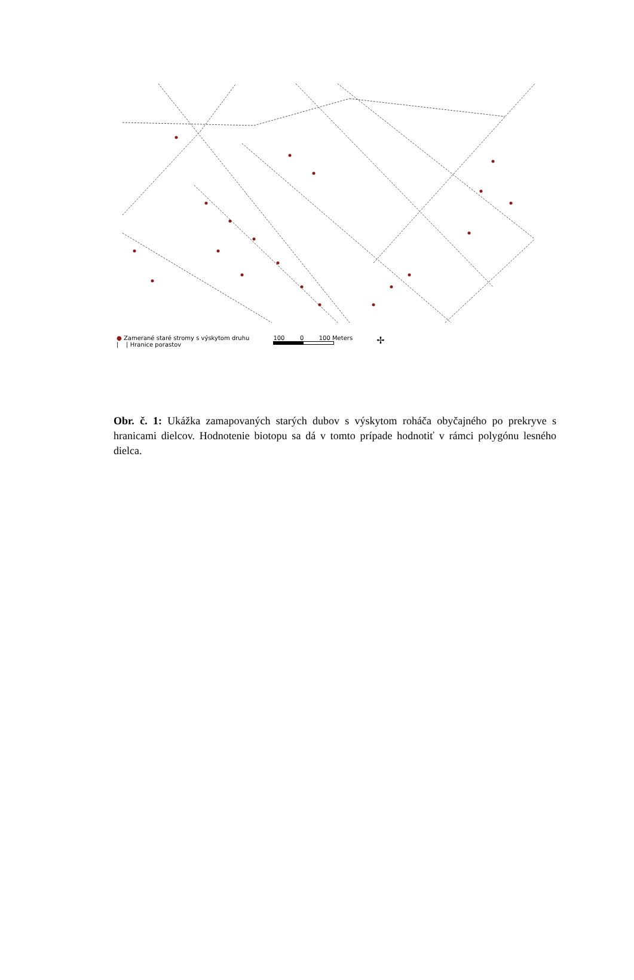● Zamerané staré stromy s výskytom druhu
| | Hranice porastov
100 0 100 Meters
✢
Obr. č. 1: Ukážka zamapovaných starých dubov s výskytom roháča obyčajného po prekryve s hranicami dielcov. Hodnotenie biotopu sa dá v tomto prípade hodnotiť v rámci polygónu lesného dielca.